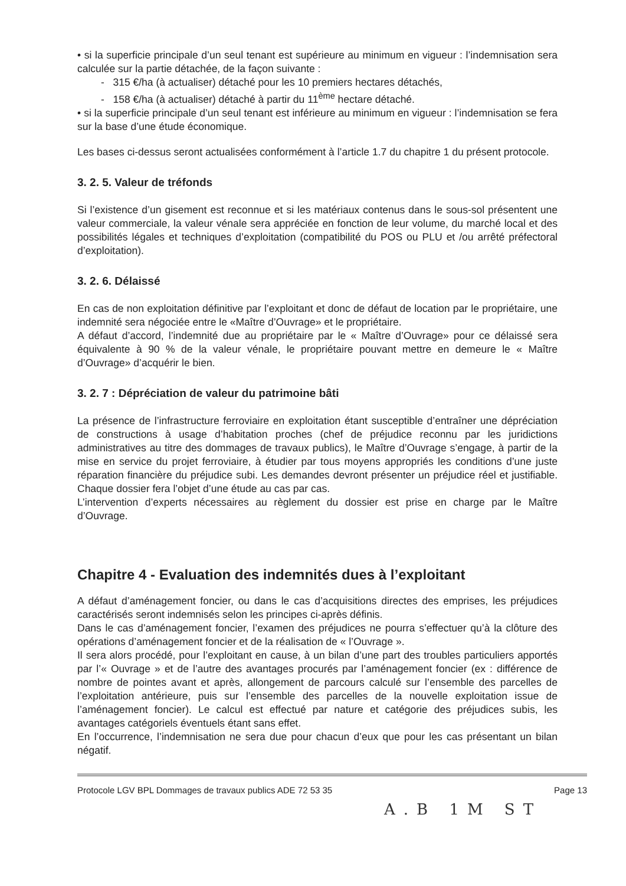• si la superficie principale d’un seul tenant est supérieure au minimum en vigueur : l’indemnisation sera calculée sur la partie détachée, de la façon suivante :
- 315 €/ha (à actualiser) détaché pour les 10 premiers hectares détachés,
- 158 €/ha (à actualiser) détaché à partir du 11<sup>ème</sup> hectare détaché.
• si la superficie principale d’un seul tenant est inférieure au minimum en vigueur : l’indemnisation se fera sur la base d’une étude économique.
Les bases ci-dessus seront actualisées conformément à l’article 1.7 du chapitre 1 du présent protocole.
3. 2. 5. Valeur de tréfonds
Si l’existence d’un gisement est reconnue et si les matériaux contenus dans le sous-sol présentent une valeur commerciale, la valeur vénale sera appréciée en fonction de leur volume, du marché local et des possibilités légales et techniques d’exploitation (compatibilité du POS ou PLU et /ou arrêté préfectoral d’exploitation).
3. 2. 6. Délaissé
En cas de non exploitation définitive par l’exploitant et donc de défaut de location par le propriétaire, une indemnité sera négociée entre le «Maître d’Ouvrage» et le propriétaire.
A défaut d’accord, l’indemnité due au propriétaire par le « Maître d’Ouvrage» pour ce délaissé sera équivalente à 90 % de la valeur vénale, le propriétaire pouvant mettre en demeure le « Maître d’Ouvrage» d’acquérir le bien.
3. 2. 7 : Dépréciation de valeur du patrimoine bâti
La présence de l’infrastructure ferroviaire en exploitation étant susceptible d’entraîner une dépréciation de constructions à usage d’habitation proches (chef de préjudice reconnu par les juridictions administratives au titre des dommages de travaux publics), le Maître d’Ouvrage s’engage, à partir de la mise en service du projet ferroviaire, à étudier par tous moyens appropriés les conditions d’une juste réparation financière du préjudice subi. Les demandes devront présenter un préjudice réel et justifiable. Chaque dossier fera l’objet d’une étude au cas par cas.
L’intervention d’experts nécessaires au règlement du dossier est prise en charge par le Maître d’Ouvrage.
Chapitre 4 - Evaluation des indemnités dues à l’exploitant
A défaut d’aménagement foncier, ou dans le cas d’acquisitions directes des emprises, les préjudices caractérisés seront indemnisés selon les principes ci-après définis.
Dans le cas d’aménagement foncier, l’examen des préjudices ne pourra s’effectuer qu’à la clôture des opérations d’aménagement foncier et de la réalisation de « l’Ouvrage ».
Il sera alors procédé, pour l’exploitant en cause, à un bilan d’une part des troubles particuliers apportés par l’« Ouvrage » et de l’autre des avantages procurés par l’aménagement foncier (ex : différence de nombre de pointes avant et après, allongement de parcours calculé sur l’ensemble des parcelles de l’exploitation antérieure, puis sur l’ensemble des parcelles de la nouvelle exploitation issue de l’aménagement foncier). Le calcul est effectué par nature et catégorie des préjudices subis, les avantages catégoriels éventuels étant sans effet.
En l’occurrence, l’indemnisation ne sera due pour chacun d’eux que pour les cas présentant un bilan négatif.
Protocole LGV BPL Dommages de travaux publics ADE 72 53 35 Page 13
A.B 1M ST